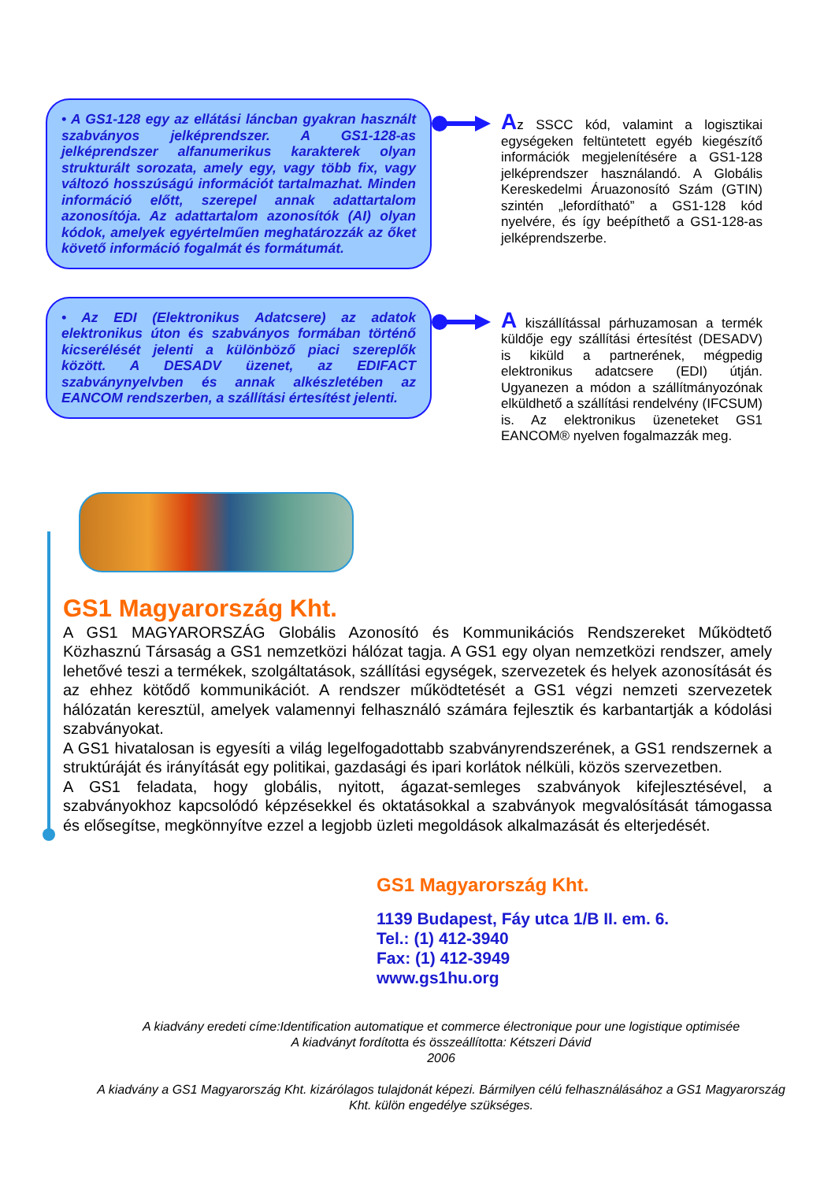• A GS1-128 egy az ellátási láncban gyakran használt szabványos jelképrendszer. A GS1-128-as jelképrendszer alfanumerikus karakterek olyan strukturált sorozata, amely egy, vagy több fix, vagy változó hosszúságú információt tartalmazhat. Minden információ előtt, szerepel annak adattartalom azonosítója. Az adattartalom azonosítók (AI) olyan kódok, amelyek egyértelműen meghatározzák az őket követő információ fogalmát és formátumát.
Az SSCC kód, valamint a logisztikai egységeken feltüntetett egyéb kiegészítő információk megjelenítésére a GS1-128 jelképrendszer használandó. A Globális Kereskedelmi Áruazonosító Szám (GTIN) szintén „lefordítható” a GS1-128 kód nyelvére, és így beépíthető a GS1-128-as jelképrendszerbe.
• Az EDI (Elektronikus Adatcsere) az adatok elektronikus úton és szabványos formában történő kicserélését jelenti a különböző piaci szereplők között. A DESADV üzenet, az EDIFACT szabványnyelvben és annak alkészletében az EANCOM rendszerben, a szállítási értesítést jelenti.
A kiszállítással párhuzamosan a termék küldője egy szállítási értesítést (DESADV) is kiküld a partnerének, mégpedig elektronikus adatcsere (EDI) útján. Ugyanezen a módon a szállítmányozónak elküldhető a szállítási rendelvény (IFCSUM) is. Az elektronikus üzeneteket GS1 EANCOM® nyelven fogalmazzák meg.
GS1 Magyarország Kht.
A GS1 MAGYARORSZÁG Globális Azonosító és Kommunikációs Rendszereket Működtető Közhasznú Társaság a GS1 nemzetközi hálózat tagja. A GS1 egy olyan nemzetközi rendszer, amely lehetővé teszi a termékek, szolgáltatások, szállítási egységek, szervezetek és helyek azonosítását és az ehhez kötődő kommunikációt. A rendszer működtetését a GS1 végzi nemzeti szervezetek hálózatán keresztül, amelyek valamennyi felhasználó számára fejlesztik és karbantartják a kódolási szabványokat.
A GS1 hivatalosan is egyesíti a világ legelfogadottabb szabványrendszerének, a GS1 rendszernek a struktúráját és irányítását egy politikai, gazdasági és ipari korlátok nélküli, közös szervezetben.
A GS1 feladata, hogy globális, nyitott, ágazat-semleges szabványok kifejlesztésével, a szabványokhoz kapcsolódó képzésekkel és oktatásokkal a szabványok megvalósítását támogassa és elősegítse, megkönnyítve ezzel a legjobb üzleti megoldások alkalmazását és elterjedését.
GS1 Magyarország Kht.
1139 Budapest, Fáy utca 1/B II. em. 6.
Tel.: (1) 412-3940
Fax: (1) 412-3949
www.gs1hu.org
A kiadvány eredeti címe:Identification automatique et commerce électronique pour une logistique optimisée
A kiadványt fordította és összeállította: Kétszeri Dávid
2006
A kiadvány a GS1 Magyarország Kht. kizárólagos tulajdonát képezi. Bármilyen célú felhasználásához a GS1 Magyarország Kht. külön engedélye szükséges.